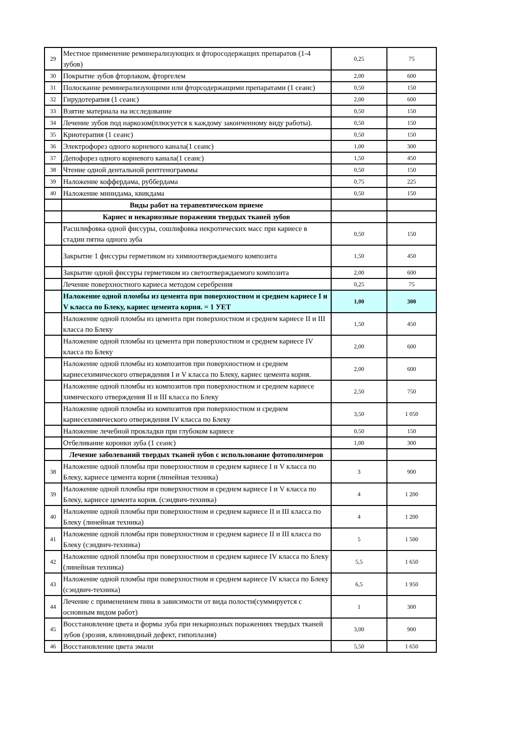| 29 | Местное применение реминерализующих и фторосодержащих препаратов (1-4 зубов) | 0,25 | 75 |
| 30 | Покрытие зубов фторлаком, фторгелем | 2,00 | 600 |
| 31 | Полоскание реминерализующими или фторсодержащими препаратами (1 сеанс) | 0,50 | 150 |
| 32 | Гирудотерапия (1 сеанс) | 2,00 | 600 |
| 33 | Взятие материала на исследование | 0,50 | 150 |
| 34 | Лечение зубов под наркозом(плюсуется к каждому законченному виду работы). | 0,50 | 150 |
| 35 | Криотерапия (1 сеанс) | 0,50 | 150 |
| 36 | Электрофорез одного корневого канала(1 сеанс) | 1,00 | 300 |
| 37 | Депофорез одного корневого канала(1 сеанс) | 1,50 | 450 |
| 38 | Чтение одной дентальной рентгенограммы | 0,50 | 150 |
| 39 | Наложение коффердама, руббердама | 0,75 | 225 |
| 40 | Наложение минидама, квикдама | 0,50 | 150 |
| | Виды работ на терапевтическом приеме | | |
| | Кариес и некариозные поражения твердых тканей зубов | | |
| | Расшлифовка одной фиссуры, сошлифовка некротических масс при кариесе в стадии пятна одного зуба | 0,50 | 150 |
| | Закрытие 1 фиссуры герметиком из химиоотверждаемого композита | 1,50 | 450 |
| | Закрытие одной фиссуры герметиком из светоотверждаемого композита | 2,00 | 600 |
| | Лечение поверхностного кариеса методом серебрения | 0,25 | 75 |
| | Наложение одной пломбы из цемента при поверхностном и среднем кариесе I и V класса по Блеку, кариес цемента корня. = 1 УЕТ | 1,00 | 300 |
| | Наложение одной пломбы из цемента при поверхностном и среднем кариесе II и III класса по Блеку | 1,50 | 450 |
| | Наложение одной пломбы из цемента при поверхностном и среднем кариесе IV класса по Блеку | 2,00 | 600 |
| | Наложение одной пломбы из композитов при поверхностном и среднем кариесехимического отверждения I и V класса по Блеку, кариес цемента корня. | 2,00 | 600 |
| | Наложение одной пломбы из композитов при поверхностном и среднем кариесе химического отверждения II и III класса по Блеку | 2,50 | 750 |
| | Наложение одной пломбы из композитов при поверхностном и среднем кариесехимического отверждения IV класса по Блеку | 3,50 | 1 050 |
| | Наложение лечебной прокладки при глубоком кариесе | 0,50 | 150 |
| | Отбеливание коронки зуба (1 сеанс) | 1,00 | 300 |
| | Лечение заболеваний твердых тканей зубов с использование фотополимеров | | |
| 38 | Наложение одной пломбы при поверхностном и среднем кариесе I и V класса по Блеку, кариесе цемента корня (линейная техника) | 3 | 900 |
| 39 | Наложение одной пломбы при поверхностном и среднем кариесе I и V класса по Блеку, кариесе цемента корня. (сэндвич-техника) | 4 | 1 200 |
| 40 | Наложение одной пломбы при поверхностном и среднем кариесе II и III класса по Блеку (линейная техника) | 4 | 1 200 |
| 41 | Наложение одной пломбы при поверхностном и среднем кариесе II и III класса по Блеку (сэндвич-техника) | 5 | 1 500 |
| 42 | Наложение одной пломбы при поверхностном и среднем кариесе IV класса по Блеку (линейная техника) | 5,5 | 1 650 |
| 43 | Наложение одной пломбы при поверхностном и среднем кариесе IV класса по Блеку (сэндвич-техника) | 6,5 | 1 950 |
| 44 | Лечение с применением пина в зависимости от вида полости(суммируется с основным видом работ) | 1 | 300 |
| 45 | Восстановление цвета и формы зуба при некариозных поражениях твердых тканей зубов (эрозия, клиновидный дефект, гипоплазия) | 3,00 | 900 |
| 46 | Восстановление цвета эмали | 5,50 | 1 650 |